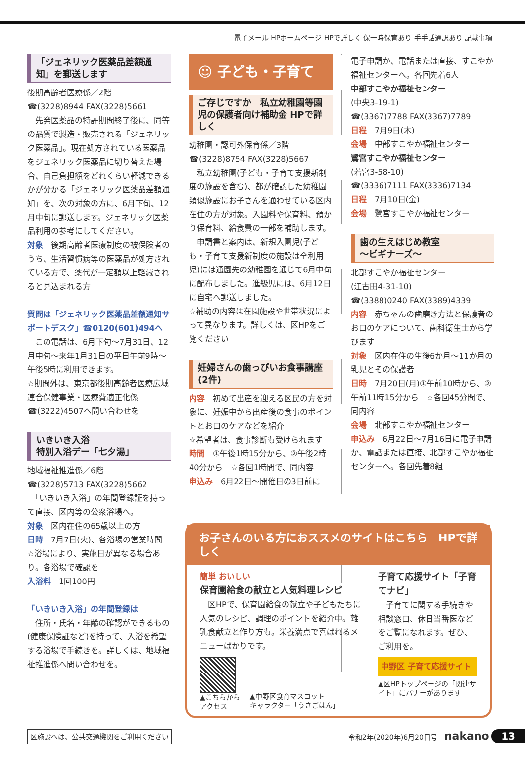電子メール HPホームページ HPで詳しく 保一時保育あり 手手話通訳あり 記載事項
「ジェネリック医薬品差額通知」を郵送します
後期高齢者医療係／2階
☎(3228)8944 FAX(3228)5661
　先発医薬品の特許期間終了後に、同等の品質で製造・販売される「ジェネリック医薬品」。現在処方されている医薬品をジェネリック医薬品に切り替えた場合、自己負担額をどれくらい軽減できるかが分かる「ジェネリック医薬品差額通知」を、次の対象の方に、6月下旬、12月中旬に郵送します。ジェネリック医薬品利用の参考にしてください。
対象　後期高齢者医療制度の被保険者のうち、生活習慣病等の医薬品が処方されている方で、薬代が一定額以上軽減されると見込まれる方
質問は「ジェネリック医薬品差額通知サポートデスク」☎0120(601)494へ
　この電話は、6月下旬～7月31日、12月中旬～来年1月31日の平日午前9時～午後5時に利用できます。
☆期間外は、東京都後期高齢者医療広域連合保健事業・医療費適正化係☎(3222)4507へ問い合わせを
いきいき入浴
特別入浴デー「七夕湯」
地域福祉推進係／6階
☎(3228)5713 FAX(3228)5662
　「いきいき入浴」の年間登録証を持って直接、区内等の公衆浴場へ。
対象　区内在住の65歳以上の方
日時　7月7日(火)、各浴場の営業時間
☆浴場により、実施日が異なる場合あり。各浴場で確認を
入浴料　1回100円
「いきいき入浴」の年間登録は
　住所・氏名・年齢の確認ができるもの(健康保険証など)を持って、入浴を希望する浴場で手続きを。詳しくは、地域福祉推進係へ問い合わせを。
☺ 子ども・子育て
ご存じですか　私立幼稚園等園児の保護者向け補助金 HPで詳しく
幼稚園・認可外保育係／3階
☎(3228)8754 FAX(3228)5667
　私立幼稚園(子ども・子育て支援新制度の施設を含む)、都が確認した幼稚園類似施設にお子さんを通わせている区内在住の方が対象。入園料や保育料、預かり保育料、給食費の一部を補助します。
　申請書と案内は、新規入園児(子ども・子育て支援新制度の施設は全利用児)には通園先の幼稚園を通じて6月中旬に配布しました。進級児には、6月12日に自宅へ郵送しました。
☆補助の内容は在園施設や世帯状況によって異なります。詳しくは、区HPをご覧ください
妊婦さんの歯っぴいお食事講座(2件)
内容　初めて出産を迎える区民の方を対象に、妊娠中から出産後の食事のポイントとお口のケアなどを紹介
☆希望者は、食事診断も受けられます
時間　①午後1時15分から、②午後2時40分から　☆各回1時間で、同内容
申込み　6月22日～開催日の3日前に
電子申請か、電話または直接、すこやか福祉センターへ。各回先着6人
中部すこやか福祉センター
(中央3-19-1)
☎(3367)7788 FAX(3367)7789
日程　7月9日(木)
会場　中部すこやか福祉センター
鷺宮すこやか福祉センター
(若宮3-58-10)
☎(3336)7111 FAX(3336)7134
日程　7月10日(金)
会場　鷺宮すこやか福祉センター
歯の生えはじめ教室
～ビギナーズ～
北部すこやか福祉センター
(江古田4-31-10)
☎(3388)0240 FAX(3389)4339
内容　赤ちゃんの歯磨き方法と保護者のお口のケアについて、歯科衛生士から学びます
対象　区内在住の生後6か月～11か月の乳児とその保護者
日時　7月20日(月)①午前10時から、②午前11時15分から　☆各回45分間で、同内容
会場　北部すこやか福祉センター
申込み　6月22日～7月16日に電子申請か、電話または直接、北部すこやか福祉センターへ。各回先着8組
お子さんのいる方におススメのサイトはこちら　HPで詳しく
簡単 おいしい
保育園給食の献立と人気料理レシピ
　区HPで、保育園給食の献立や子どもたちに人気のレシピ、調理のポイントを紹介中。離乳食献立と作り方も。栄養満点で喜ばれるメニューばかりです。
▲こちらから
アクセス
▲中野区食育マスコット
キャラクター「うさごはん」
子育て応援サイト「子育てナビ」
　子育てに関する手続きや相談窓口、休日当番医などをご覧になれます。ぜひ、ご利用を。
中野区 子育て応援サイト
▲区HPトップページの「関連サイト」にバナーがあります
区施設へは、公共交通機関をご利用ください 令和2年(2020年)6月20日号　nakano 13